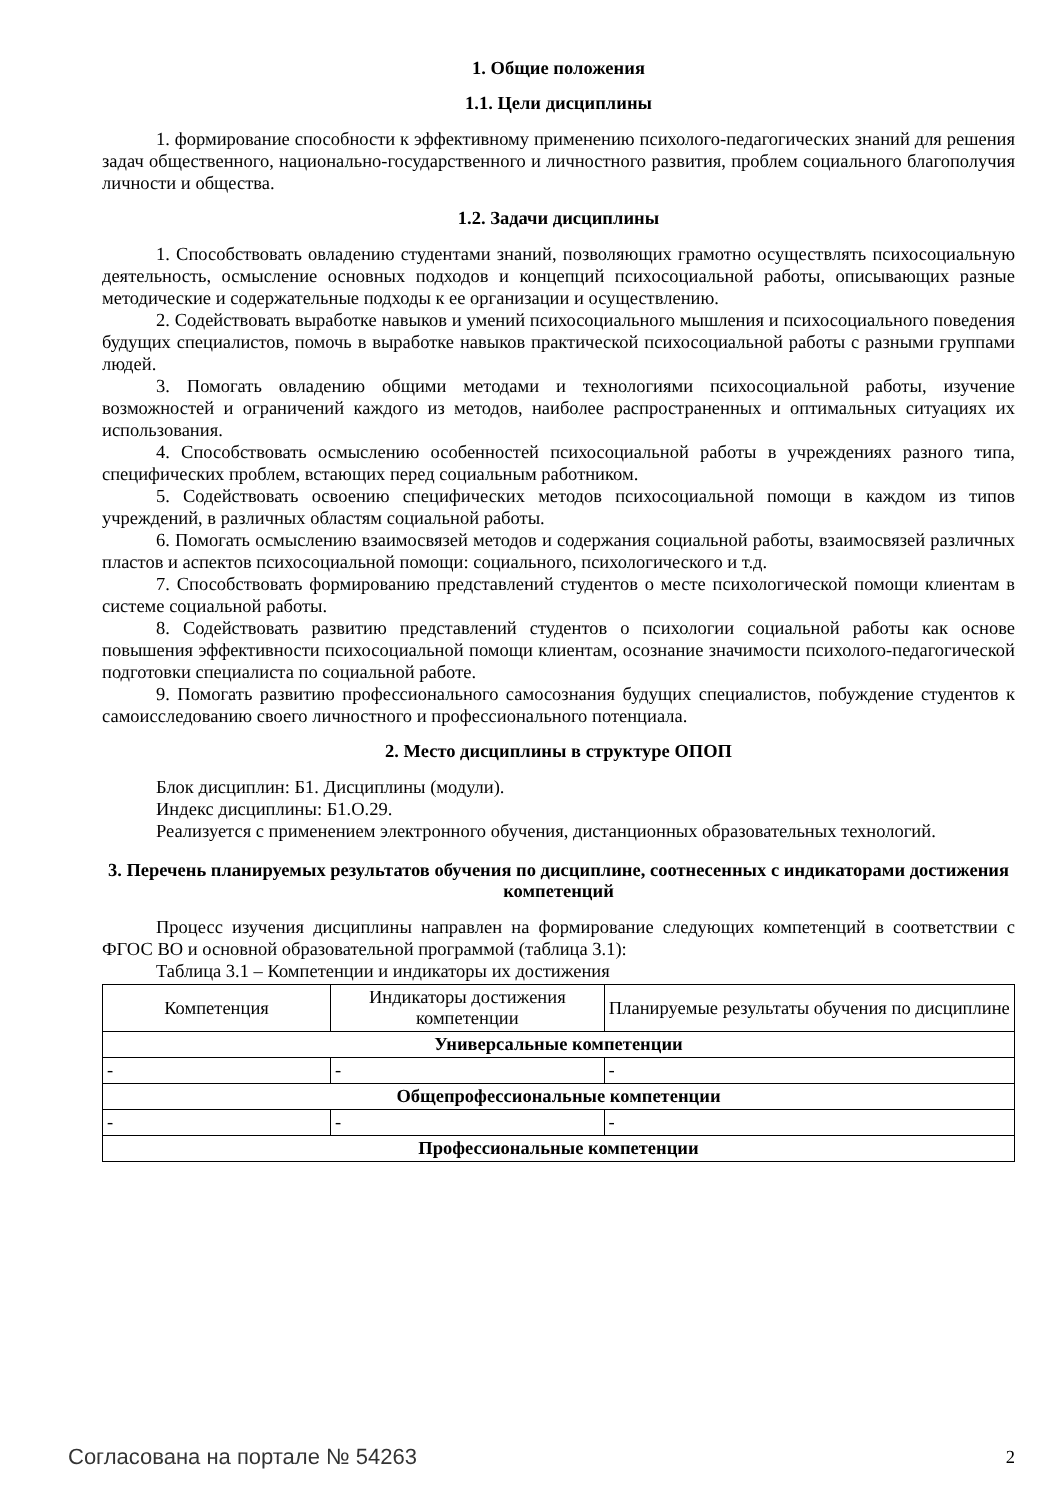1. Общие положения
1.1. Цели дисциплины
1. формирование способности к эффективному применению психолого-педагогических знаний для решения задач общественного, национально-государственного и личностного развития, проблем социального благополучия личности и общества.
1.2. Задачи дисциплины
1. Способствовать овладению студентами знаний, позволяющих грамотно осуществлять психосоциальную деятельность, осмысление основных подходов и концепций психосоциальной работы, описывающих разные методические и содержательные подходы к ее организации и осуществлению.
2. Содействовать выработке навыков и умений психосоциального мышления и психосоциального поведения будущих специалистов, помочь в выработке навыков практической психосоциальной работы с разными группами людей.
3. Помогать овладению общими методами и технологиями психосоциальной работы, изучение возможностей и ограничений каждого из методов, наиболее распространенных и оптимальных ситуациях их использования.
4. Способствовать осмыслению особенностей психосоциальной работы в учреждениях разного типа, специфических проблем, встающих перед социальным работником.
5. Содействовать освоению специфических методов психосоциальной помощи в каждом из типов учреждений, в различных областям социальной работы.
6. Помогать осмыслению взаимосвязей методов и содержания социальной работы, взаимосвязей различных пластов и аспектов психосоциальной помощи: социального, психологического и т.д.
7. Способствовать формированию представлений студентов о месте психологической помощи клиентам в системе социальной работы.
8. Содействовать развитию представлений студентов о психологии социальной работы как основе повышения эффективности психосоциальной помощи клиентам, осознание значимости психолого-педагогической подготовки специалиста по социальной работе.
9. Помогать развитию профессионального самосознания будущих специалистов, побуждение студентов к самоисследованию своего личностного и профессионального потенциала.
2. Место дисциплины в структуре ОПОП
Блок дисциплин: Б1. Дисциплины (модули).
Индекс дисциплины: Б1.О.29.
Реализуется с применением электронного обучения, дистанционных образовательных технологий.
3. Перечень планируемых результатов обучения по дисциплине, соотнесенных с индикаторами достижения компетенций
Процесс изучения дисциплины направлен на формирование следующих компетенций в соответствии с ФГОС ВО и основной образовательной программой (таблица 3.1):
Таблица 3.1 – Компетенции и индикаторы их достижения
| Компетенция | Индикаторы достижения компетенции | Планируемые результаты обучения по дисциплине |
| --- | --- | --- |
| Универсальные компетенции | | |
| - | - | - |
| Общепрофессиональные компетенции | | |
| - | - | - |
| Профессиональные компетенции | | |
Согласована на портале № 54263 2